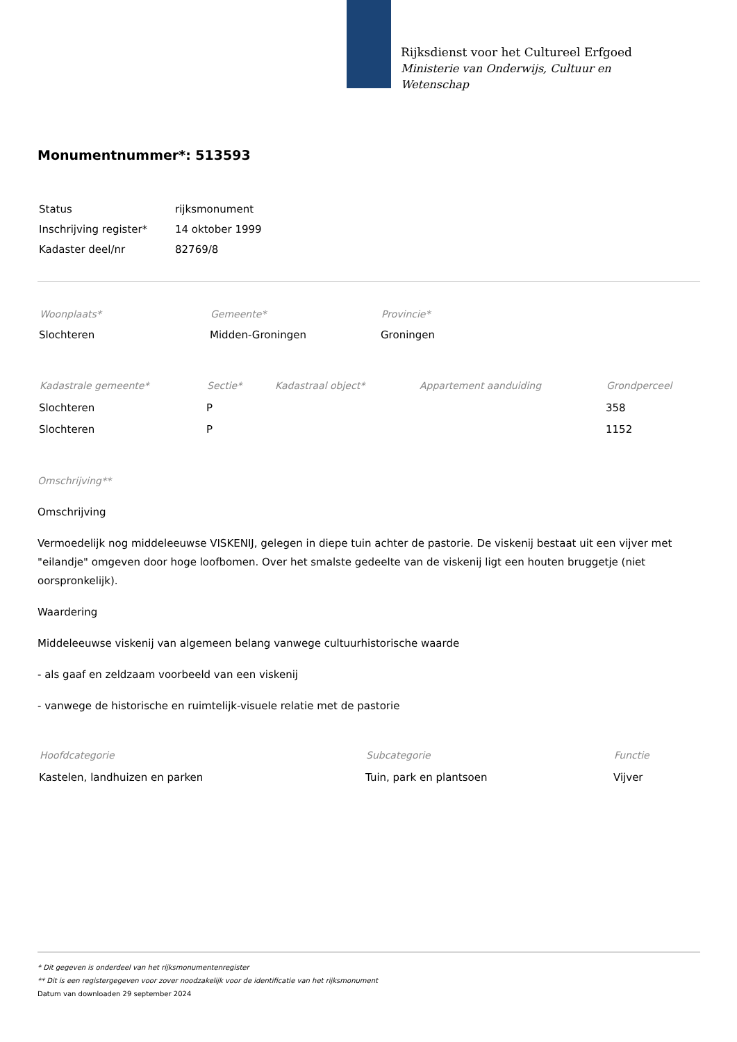Rijksdienst voor het Cultureel Erfgoed
Ministerie van Onderwijs, Cultuur en
Wetenschap
Monumentnummer*: 513593
| Status | rijksmonument |
| Inschrijving register* | 14 oktober 1999 |
| Kadaster deel/nr | 82769/8 |
| Woonplaats* | Gemeente* | Provincie* |
| --- | --- | --- |
| Slochteren | Midden-Groningen | Groningen |
| Kadastrale gemeente* | Sectie* | Kadastraal object* | Appartement aanduiding | Grondperceel |
| --- | --- | --- | --- | --- |
| Slochteren | P | | | 358 |
| Slochteren | P | | | 1152 |
Omschrijving**
Omschrijving
Vermoedelijk nog middeleeuwse VISKENIJ, gelegen in diepe tuin achter de pastorie. De viskenij bestaat uit een vijver met "eilandje" omgeven door hoge loofbomen. Over het smalste gedeelte van de viskenij ligt een houten bruggetje (niet oorspronkelijk).
Waardering
Middeleeuwse viskenij van algemeen belang vanwege cultuurhistorische waarde
- als gaaf en zeldzaam voorbeeld van een viskenij
- vanwege de historische en ruimtelijk-visuele relatie met de pastorie
| Hoofdcategorie | Subcategorie | Functie |
| --- | --- | --- |
| Kastelen, landhuizen en parken | Tuin, park en plantsoen | Vijver |
* Dit gegeven is onderdeel van het rijksmonumentenregister
** Dit is een registergegeven voor zover noodzakelijk voor de identificatie van het rijksmonument
Datum van downloaden 29 september 2024